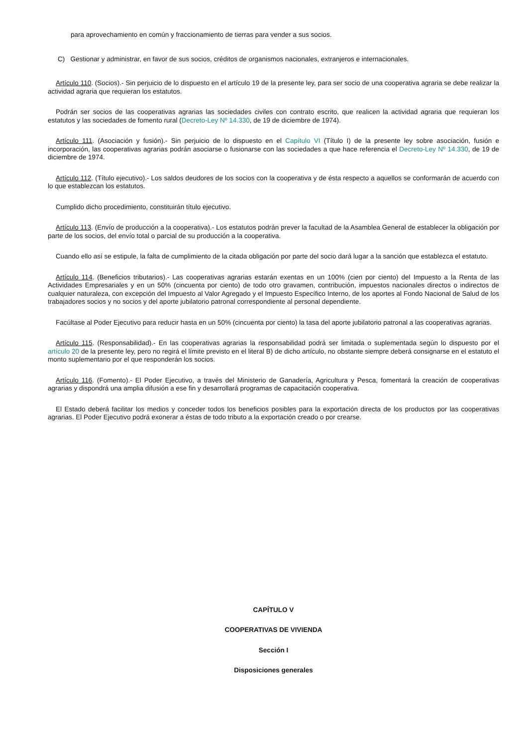para aprovechamiento en común y fraccionamiento de tierras para vender a sus socios.
C) Gestionar y administrar, en favor de sus socios, créditos de organismos nacionales, extranjeros e internacionales.
Artículo 110. (Socios).- Sin perjuicio de lo dispuesto en el artículo 19 de la presente ley, para ser socio de una cooperativa agraria se debe realizar la actividad agraria que requieran los estatutos.
Podrán ser socios de las cooperativas agrarias las sociedades civiles con contrato escrito, que realicen la actividad agraria que requieran los estatutos y las sociedades de fomento rural (Decreto-Ley Nº 14.330, de 19 de diciembre de 1974).
Artículo 111. (Asociación y fusión).- Sin perjuicio de lo dispuesto en el Capítulo VI (Título I) de la presente ley sobre asociación, fusión e incorporación, las cooperativas agrarias podrán asociarse o fusionarse con las sociedades a que hace referencia el Decreto-Ley Nº 14.330, de 19 de diciembre de 1974.
Artículo 112. (Título ejecutivo).- Los saldos deudores de los socios con la cooperativa y de ésta respecto a aquellos se conformarán de acuerdo con lo que establezcan los estatutos.
Cumplido dicho procedimiento, constituirán título ejecutivo.
Artículo 113. (Envío de producción a la cooperativa).- Los estatutos podrán prever la facultad de la Asamblea General de establecer la obligación por parte de los socios, del envío total o parcial de su producción a la cooperativa.
Cuando ello así se estipule, la falta de cumplimiento de la citada obligación por parte del socio dará lugar a la sanción que establezca el estatuto.
Artículo 114. (Beneficios tributarios).- Las cooperativas agrarias estarán exentas en un 100% (cien por ciento) del Impuesto a la Renta de las Actividades Empresariales y en un 50% (cincuenta por ciento) de todo otro gravamen, contribución, impuestos nacionales directos o indirectos de cualquier naturaleza, con excepción del Impuesto al Valor Agregado y el Impuesto Específico Interno, de los aportes al Fondo Nacional de Salud de los trabajadores socios y no socios y del aporte jubilatorio patronal correspondiente al personal dependiente.
Facúltase al Poder Ejecutivo para reducir hasta en un 50% (cincuenta por ciento) la tasa del aporte jubilatorio patronal a las cooperativas agrarias.
Artículo 115. (Responsabilidad).- En las cooperativas agrarias la responsabilidad podrá ser limitada o suplementada según lo dispuesto por el artículo 20 de la presente ley, pero no regirá el límite previsto en el literal B) de dicho artículo, no obstante siempre deberá consignarse en el estatuto el monto suplementario por el que responderán los socios.
Artículo 116. (Fomento).- El Poder Ejecutivo, a través del Ministerio de Ganadería, Agricultura y Pesca, fomentará la creación de cooperativas agrarias y dispondrá una amplia difusión a ese fin y desarrollará programas de capacitación cooperativa.
El Estado deberá facilitar los medios y conceder todos los beneficios posibles para la exportación directa de los productos por las cooperativas agrarias. El Poder Ejecutivo podrá exonerar a éstas de todo tributo a la exportación creado o por crearse.
CAPÍTULO V
COOPERATIVAS DE VIVIENDA
Sección I
Disposiciones generales